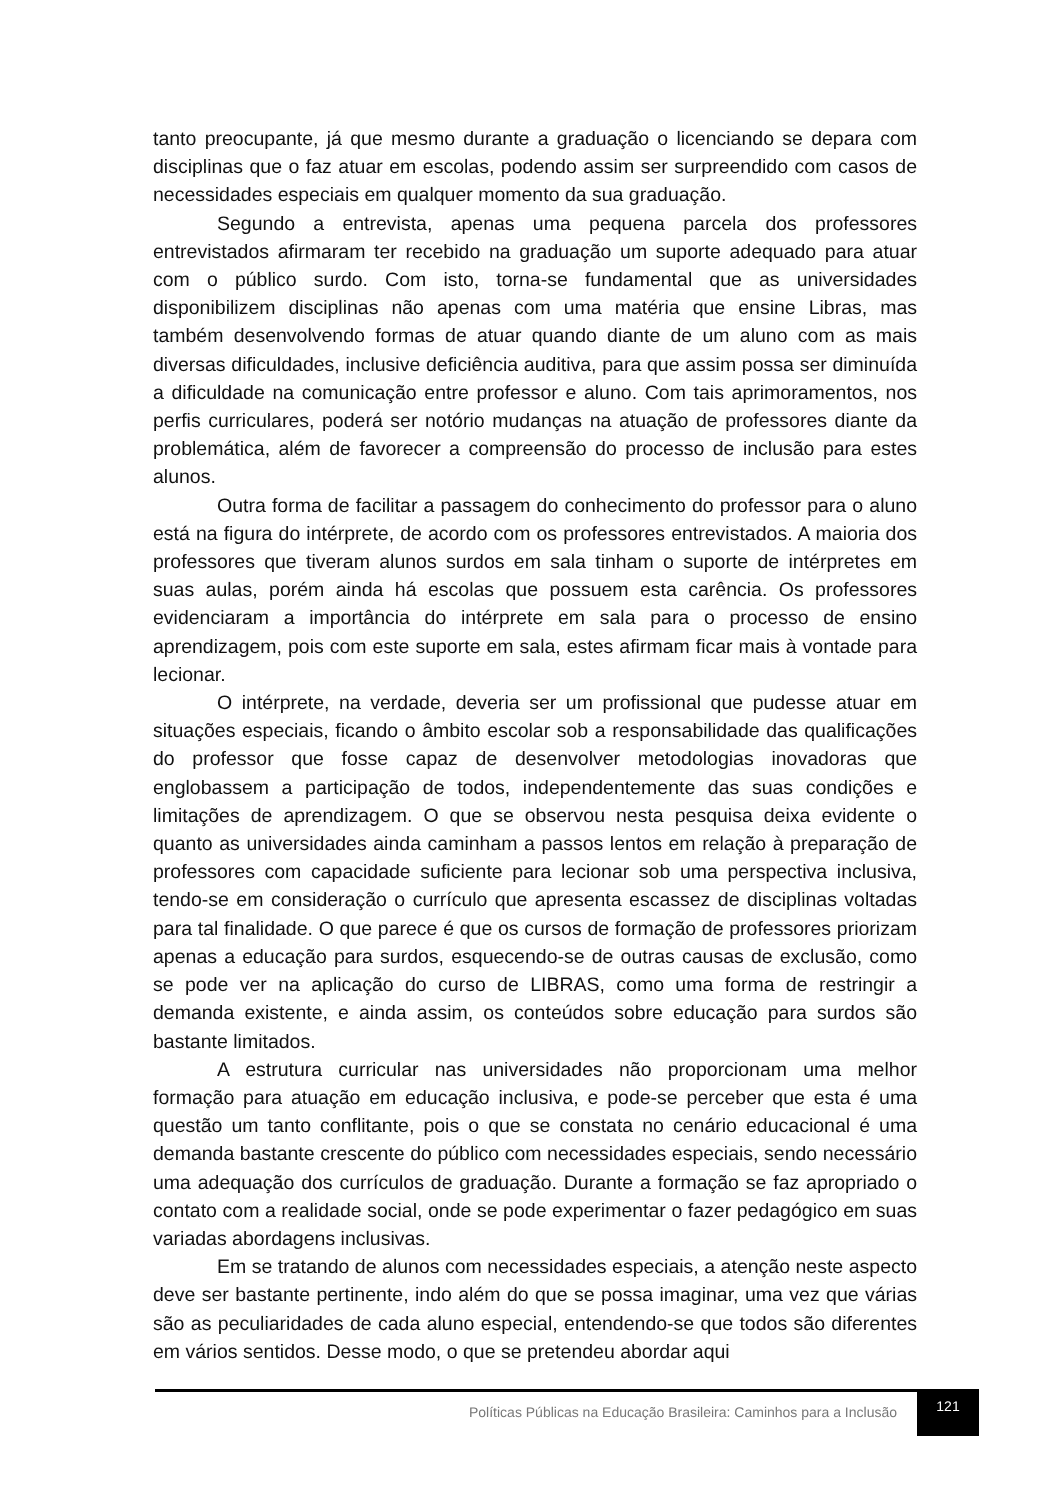tanto preocupante, já que mesmo durante a graduação o licenciando se depara com disciplinas que o faz atuar em escolas, podendo assim ser surpreendido com casos de necessidades especiais em qualquer momento da sua graduação.
Segundo a entrevista, apenas uma pequena parcela dos professores entrevistados afirmaram ter recebido na graduação um suporte adequado para atuar com o público surdo. Com isto, torna-se fundamental que as universidades disponibilizem disciplinas não apenas com uma matéria que ensine Libras, mas também desenvolvendo formas de atuar quando diante de um aluno com as mais diversas dificuldades, inclusive deficiência auditiva, para que assim possa ser diminuída a dificuldade na comunicação entre professor e aluno. Com tais aprimoramentos, nos perfis curriculares, poderá ser notório mudanças na atuação de professores diante da problemática, além de favorecer a compreensão do processo de inclusão para estes alunos.
Outra forma de facilitar a passagem do conhecimento do professor para o aluno está na figura do intérprete, de acordo com os professores entrevistados. A maioria dos professores que tiveram alunos surdos em sala tinham o suporte de intérpretes em suas aulas, porém ainda há escolas que possuem esta carência. Os professores evidenciaram a importância do intérprete em sala para o processo de ensino aprendizagem, pois com este suporte em sala, estes afirmam ficar mais à vontade para lecionar.
O intérprete, na verdade, deveria ser um profissional que pudesse atuar em situações especiais, ficando o âmbito escolar sob a responsabilidade das qualificações do professor que fosse capaz de desenvolver metodologias inovadoras que englobassem a participação de todos, independentemente das suas condições e limitações de aprendizagem. O que se observou nesta pesquisa deixa evidente o quanto as universidades ainda caminham a passos lentos em relação à preparação de professores com capacidade suficiente para lecionar sob uma perspectiva inclusiva, tendo-se em consideração o currículo que apresenta escassez de disciplinas voltadas para tal finalidade. O que parece é que os cursos de formação de professores priorizam apenas a educação para surdos, esquecendo-se de outras causas de exclusão, como se pode ver na aplicação do curso de LIBRAS, como uma forma de restringir a demanda existente, e ainda assim, os conteúdos sobre educação para surdos são bastante limitados.
A estrutura curricular nas universidades não proporcionam uma melhor formação para atuação em educação inclusiva, e pode-se perceber que esta é uma questão um tanto conflitante, pois o que se constata no cenário educacional é uma demanda bastante crescente do público com necessidades especiais, sendo necessário uma adequação dos currículos de graduação. Durante a formação se faz apropriado o contato com a realidade social, onde se pode experimentar o fazer pedagógico em suas variadas abordagens inclusivas.
Em se tratando de alunos com necessidades especiais, a atenção neste aspecto deve ser bastante pertinente, indo além do que se possa imaginar, uma vez que várias são as peculiaridades de cada aluno especial, entendendo-se que todos são diferentes em vários sentidos. Desse modo, o que se pretendeu abordar aqui
Políticas Públicas na Educação Brasileira: Caminhos para a Inclusão
121